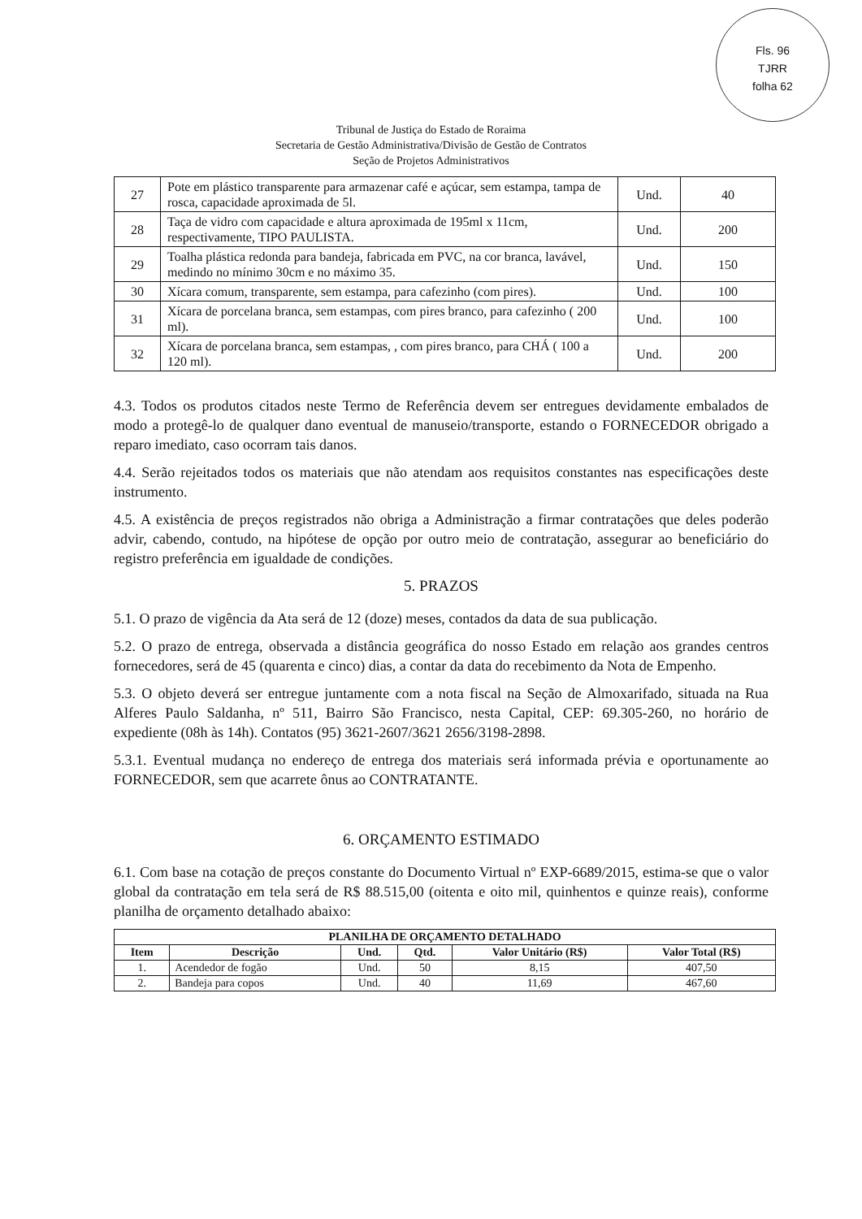Fls. 96
TJRR
folha 62
Tribunal de Justiça do Estado de Roraima
Secretaria de Gestão Administrativa/Divisão de Gestão de Contratos
Seção de Projetos Administrativos
| 27 | Pote em plástico transparente para armazenar café e açúcar, sem estampa, tampa de rosca, capacidade aproximada de 5l. | Und. | 40 |
| 28 | Taça de vidro com capacidade e altura aproximada de 195ml x 11cm, respectivamente, TIPO PAULISTA. | Und. | 200 |
| 29 | Toalha plástica redonda para bandeja, fabricada em PVC, na cor branca, lavável, medindo no mínimo 30cm e no máximo 35. | Und. | 150 |
| 30 | Xícara comum, transparente, sem estampa, para cafezinho (com pires). | Und. | 100 |
| 31 | Xícara de porcelana branca, sem estampas, com pires branco, para cafezinho ( 200 ml). | Und. | 100 |
| 32 | Xícara de porcelana branca, sem estampas, , com pires branco, para CHÁ ( 100 a 120 ml). | Und. | 200 |
4.3. Todos os produtos citados neste Termo de Referência devem ser entregues devidamente embalados de modo a protegê-lo de qualquer dano eventual de manuseio/transporte, estando o FORNECEDOR obrigado a reparo imediato, caso ocorram tais danos.
4.4. Serão rejeitados todos os materiais que não atendam aos requisitos constantes nas especificações deste instrumento.
4.5. A existência de preços registrados não obriga a Administração a firmar contratações que deles poderão advir, cabendo, contudo, na hipótese de opção por outro meio de contratação, assegurar ao beneficiário do registro preferência em igualdade de condições.
5. PRAZOS
5.1. O prazo de vigência da Ata será de 12 (doze) meses, contados da data de sua publicação.
5.2. O prazo de entrega, observada a distância geográfica do nosso Estado em relação aos grandes centros fornecedores, será de 45 (quarenta e cinco) dias, a contar da data do recebimento da Nota de Empenho.
5.3. O objeto deverá ser entregue juntamente com a nota fiscal na Seção de Almoxarifado, situada na Rua Alferes Paulo Saldanha, nº 511, Bairro São Francisco, nesta Capital, CEP: 69.305-260, no horário de expediente (08h às 14h). Contatos (95) 3621-2607/3621 2656/3198-2898.
5.3.1. Eventual mudança no endereço de entrega dos materiais será informada prévia e oportunamente ao FORNECEDOR, sem que acarrete ônus ao CONTRATANTE.
6. ORÇAMENTO ESTIMADO
6.1. Com base na cotação de preços constante do Documento Virtual nº EXP-6689/2015, estima-se que o valor global da contratação em tela será de R$ 88.515,00 (oitenta e oito mil, quinhentos e quinze reais), conforme planilha de orçamento detalhado abaixo:
| PLANILHA DE ORÇAMENTO DETALHADO | | | | | |
| --- | --- | --- | --- | --- | --- |
| Item | Descrição | Und. | Qtd. | Valor Unitário (R$) | Valor Total (R$) |
| 1. | Acendedor de fogão | Und. | 50 | 8,15 | 407,50 |
| 2. | Bandeja para copos | Und. | 40 | 11,69 | 467,60 |